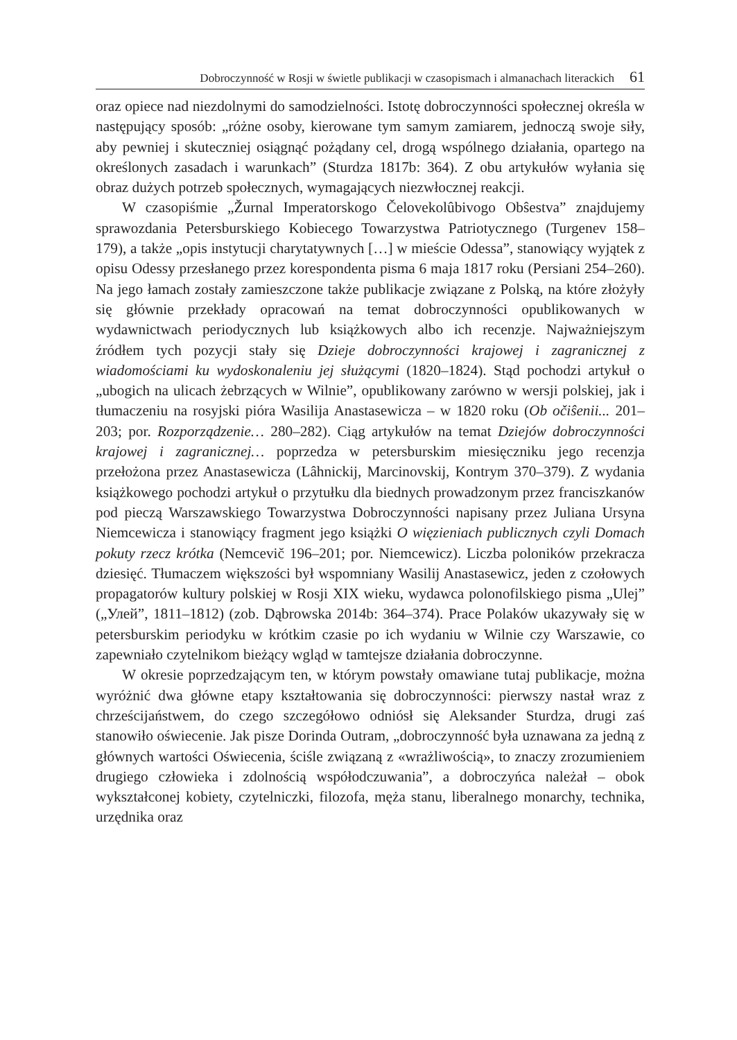Dobroczynność w Rosji w świetle publikacji w czasopismach i almanachach literackich 61
oraz opiece nad niezdolnymi do samodzielności. Istotę dobroczynności społecznej określa w następujący sposób: „różne osoby, kierowane tym samym zamiarem, jednoczą swoje siły, aby pewniej i skuteczniej osiągnąć pożądany cel, drogą wspólnego działania, opartego na określonych zasadach i warunkach” (Sturdza 1817b: 364). Z obu artykułów wyłania się obraz dużych potrzeb społecznych, wymagających niezwłocznej reakcji.
W czasopiśmie „Žurnal Imperatorskogo Čelovekolûbivogo Obŝestva” znajdujemy sprawozdania Petersburskiego Kobiecego Towarzystwa Patriotycznego (Turgenev 158–179), a także „opis instytucji charytatywnych […] w mieście Odessa”, stanowiący wyjątek z opisu Odessy przesłanego przez korespondenta pisma 6 maja 1817 roku (Persiani 254–260). Na jego łamach zostały zamieszczone także publikacje związane z Polską, na które złożyły się głównie przekłady opracowań na temat dobroczynności opublikowanych w wydawnictwach periodycznych lub książkowych albo ich recenzje. Najważniejszym źródłem tych pozycji stały się Dzieje dobroczynności krajowej i zagranicznej z wiadomościami ku wydoskonaleniu jej służącymi (1820–1824). Stąd pochodzi artykuł o „ubogich na ulicach żebrzących w Wilnie”, opublikowany zarówno w wersji polskiej, jak i tłumaczeniu na rosyjski pióra Wasilija Anastasewicza – w 1820 roku (Ob očiŝenii... 201–203; por. Rozporządzenie… 280–282). Ciąg artykułów na temat Dziejów dobroczynności krajowej i zagranicznej… poprzedza w petersburskim miesięczniku jego recenzja przełożona przez Anastasewicza (Lâhnickij, Marcinovskij, Kontrym 370–379). Z wydania książkowego pochodzi artykuł o przytułku dla biednych prowadzonym przez franciszkanów pod pieczą Warszawskiego Towarzystwa Dobroczynności napisany przez Juliana Ursyna Niemcewicza i stanowiący fragment jego książki O więzieniach publicznych czyli Domach pokuty rzecz krótka (Nemcevič 196–201; por. Niemcewicz). Liczba poloników przekracza dziesięć. Tłumaczem większości był wspomniany Wasilij Anastasewicz, jeden z czołowych propagatorów kultury polskiej w Rosji XIX wieku, wydawca polonofilskiego pisma „Ulej” („Улей”, 1811–1812) (zob. Dąbrowska 2014b: 364–374). Prace Polaków ukazywały się w petersburskim periodyku w krótkim czasie po ich wydaniu w Wilnie czy Warszawie, co zapewniało czytelnikom bieżący wgląd w tamtejsze działania dobroczynne.
W okresie poprzedzającym ten, w którym powstały omawiane tutaj publikacje, można wyróżnić dwa główne etapy kształtowania się dobroczynności: pierwszy nastał wraz z chrześcijaństwem, do czego szczegółowo odniósł się Aleksander Sturdza, drugi zaś stanowiło oświecenie. Jak pisze Dorinda Outram, „dobroczynność była uznawana za jedną z głównych wartości Oświecenia, ściśle związaną z «wrażliwością», to znaczy zrozumieniem drugiego człowieka i zdolnością współodczuwania”, a dobroczyńca należał – obok wykształconej kobiety, czytelniczki, filozofa, męża stanu, liberalnego monarchy, technika, urzędnika oraz